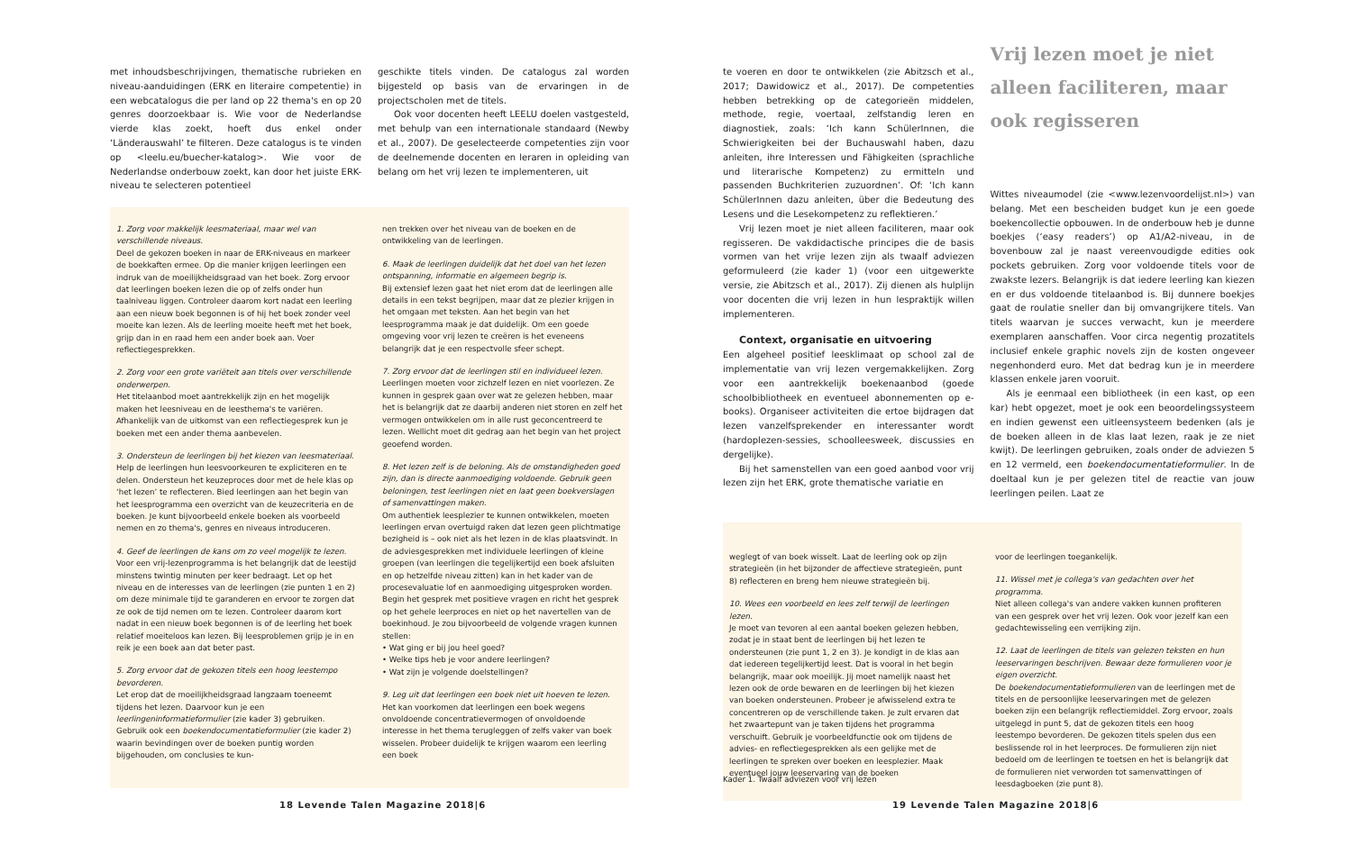met inhoudsbeschrijvingen, thematische rubrieken en niveau-aanduidingen (ERK en literaire competentie) in een webcatalogus die per land op 22 thema's en op 20 genres doorzoekbaar is. Wie voor de Nederlandse vierde klas zoekt, hoeft dus enkel onder ‘Länderauswahl’ te filteren. Deze catalogus is te vinden op <leelu.eu/buecher-katalog>. Wie voor de Nederlandse onderbouw zoekt, kan door het juiste ERK-niveau te selecteren potentieel
geschikte titels vinden. De catalogus zal worden bijgesteld op basis van de ervaringen in de projectscholen met de titels.
Ook voor docenten heeft LEELU doelen vastgesteld, met behulp van een internationale standaard (Newby et al., 2007). De geselecteerde competenties zijn voor de deelnemende docenten en leraren in opleiding van belang om het vrij lezen te implementeren, uit
1. Zorg voor makkelijk leesmateriaal, maar wel van verschillende niveaus.
Deel de gekozen boeken in naar de ERK-niveaus en markeer de boekkaften ermee. Op die manier krijgen leerlingen een indruk van de moeilijkheidsgraad van het boek. Zorg ervoor dat leerlingen boeken lezen die op of zelfs onder hun taalniveau liggen. Controleer daarom kort nadat een leerling aan een nieuw boek begonnen is of hij het boek zonder veel moeite kan lezen. Als de leerling moeite heeft met het boek, grijp dan in en raad hem een ander boek aan. Voer reflectiegesprekken.
2. Zorg voor een grote variëteit aan titels over verschillende onderwerpen.
Het titelaanbod moet aantrekkelijk zijn en het mogelijk maken het leesniveau en de leesthema's te variëren. Afhankelijk van de uitkomst van een reflectiegesprek kun je boeken met een ander thema aanbevelen.
3. Ondersteun de leerlingen bij het kiezen van leesmateriaal.
Help de leerlingen hun leesvoorkeuren te expliciteren en te delen. Ondersteun het keuzeproces door met de hele klas op ‘het lezen’ te reflecteren. Bied leerlingen aan het begin van het leesprogramma een overzicht van de keuzecriteria en de boeken. Je kunt bijvoorbeeld enkele boeken als voorbeeld nemen en zo thema's, genres en niveaus introduceren.
4. Geef de leerlingen de kans om zo veel mogelijk te lezen.
Voor een vrij-lezenprogramma is het belangrijk dat de leestijd minstens twintig minuten per keer bedraagt. Let op het niveau en de interesses van de leerlingen (zie punten 1 en 2) om deze minimale tijd te garanderen en ervoor te zorgen dat ze ook de tijd nemen om te lezen. Controleer daarom kort nadat in een nieuw boek begonnen is of de leerling het boek relatief moeiteloos kan lezen. Bij leesproblemen grijp je in en reik je een boek aan dat beter past.
5. Zorg ervoor dat de gekozen titels een hoog leestempo bevorderen.
Let erop dat de moeilijkheidsgraad langzaam toeneemt tijdens het lezen. Daarvoor kun je een leerlingeninformatieformulier (zie kader 3) gebruiken. Gebruik ook een boekendocumentatieformulier (zie kader 2) waarin bevindingen over de boeken puntig worden bijgehouden, om conclusies te kun-
nen trekken over het niveau van de boeken en de ontwikkeling van de leerlingen.
6. Maak de leerlingen duidelijk dat het doel van het lezen ontspanning, informatie en algemeen begrip is.
Bij extensief lezen gaat het niet erom dat de leerlingen alle details in een tekst begrijpen, maar dat ze plezier krijgen in het omgaan met teksten. Aan het begin van het leesprogramma maak je dat duidelijk. Om een goede omgeving voor vrij lezen te creëren is het eveneens belangrijk dat je een respectvolle sfeer schept.
7. Zorg ervoor dat de leerlingen stil en individueel lezen.
Leerlingen moeten voor zichzelf lezen en niet voorlezen. Ze kunnen in gesprek gaan over wat ze gelezen hebben, maar het is belangrijk dat ze daarbij anderen niet storen en zelf het vermogen ontwikkelen om in alle rust geconcentreerd te lezen. Wellicht moet dit gedrag aan het begin van het project geoefend worden.
8. Het lezen zelf is de beloning. Als de omstandigheden goed zijn, dan is directe aanmoediging voldoende. Gebruik geen beloningen, test leerlingen niet en laat geen boekverslagen of samenvattingen maken.
Om authentiek leesplezier te kunnen ontwikkelen, moeten leerlingen ervan overtuigd raken dat lezen geen plichtmatige bezigheid is – ook niet als het lezen in de klas plaatsvindt. In de adviesgesprekken met individuele leerlingen of kleine groepen (van leerlingen die tegelijkertijd een boek afsluiten en op hetzelfde niveau zitten) kan in het kader van de procesevaluatie lof en aanmoediging uitgesproken worden. Begin het gesprek met positieve vragen en richt het gesprek op het gehele leerproces en niet op het navertellen van de boekinhoud. Je zou bijvoorbeeld de volgende vragen kunnen stellen:
• Wat ging er bij jou heel goed?
• Welke tips heb je voor andere leerlingen?
• Wat zijn je volgende doelstellingen?
9. Leg uit dat leerlingen een boek niet uit hoeven te lezen.
Het kan voorkomen dat leerlingen een boek wegens onvoldoende concentratievermogen of onvoldoende interesse in het thema terugleggen of zelfs vaker van boek wisselen. Probeer duidelijk te krijgen waarom een leerling een boek
18 Levende Talen Magazine 2018|6
te voeren en door te ontwikkelen (zie Abitzsch et al., 2017; Dawidowicz et al., 2017). De competenties hebben betrekking op de categorieën middelen, methode, regie, voertaal, zelfstandig leren en diagnostiek, zoals: ‘Ich kann SchülerInnen, die Schwierigkeiten bei der Buchauswahl haben, dazu anleiten, ihre Interessen und Fähigkeiten (sprachliche und literarische Kompetenz) zu ermitteln und passenden Buchkriterien zuzuordnen’. Of: ‘Ich kann SchülerInnen dazu anleiten, über die Bedeutung des Lesens und die Lesekompetenz zu reflektieren.’
Vrij lezen moet je niet alleen faciliteren, maar ook regisseren. De vakdidactische principes die de basis vormen van het vrije lezen zijn als twaalf adviezen geformuleerd (zie kader 1) (voor een uitgewerkte versie, zie Abitzsch et al., 2017). Zij dienen als hulplijn voor docenten die vrij lezen in hun lespraktijk willen implementeren.
Context, organisatie en uitvoering
Een algeheel positief leesklimaat op school zal de implementatie van vrij lezen vergemakkelijken. Zorg voor een aantrekkelijk boekenaanbod (goede schoolbibliotheek en eventueel abonnementen op e-books). Organiseer activiteiten die ertoe bijdragen dat lezen vanzelfsprekender en interessanter wordt (hardoplezen-sessies, schoolleesweek, discussies en dergelijke).
Bij het samenstellen van een goed aanbod voor vrij lezen zijn het ERK, grote thematische variatie en
Vrij lezen moet je niet alleen faciliteren, maar ook regisseren
Wittes niveaumodel (zie <www.lezenvoordelijst.nl>) van belang. Met een bescheiden budget kun je een goede boekencollectie opbouwen. In de onderbouw heb je dunne boekjes (‘easy readers’) op A1/A2-niveau, in de bovenbouw zal je naast vereenvoudigde edities ook pockets gebruiken. Zorg voor voldoende titels voor de zwakste lezers. Belangrijk is dat iedere leerling kan kiezen en er dus voldoende titelaanbod is. Bij dunnere boekjes gaat de roulatie sneller dan bij omvangrijkere titels. Van titels waarvan je succes verwacht, kun je meerdere exemplaren aanschaffen. Voor circa negentig prozatitels inclusief enkele graphic novels zijn de kosten ongeveer negenhonderd euro. Met dat bedrag kun je in meerdere klassen enkele jaren vooruit.
Als je eenmaal een bibliotheek (in een kast, op een kar) hebt opgezet, moet je ook een beoordelingssysteem en indien gewenst een uitleensysteem bedenken (als je de boeken alleen in de klas laat lezen, raak je ze niet kwijt). De leerlingen gebruiken, zoals onder de adviezen 5 en 12 vermeld, een boekendocumentatieformulier. In de doeltaal kun je per gelezen titel de reactie van jouw leerlingen peilen. Laat ze
weglegt of van boek wisselt. Laat de leerling ook op zijn strategieën (in het bijzonder de affectieve strategieën, punt 8) reflecteren en breng hem nieuwe strategieën bij.
10. Wees een voorbeeld en lees zelf terwijl de leerlingen lezen.
Je moet van tevoren al een aantal boeken gelezen hebben, zodat je in staat bent de leerlingen bij het lezen te ondersteunen (zie punt 1, 2 en 3). Je kondigt in de klas aan dat iedereen tegelijkertijd leest. Dat is vooral in het begin belangrijk, maar ook moeilijk. Jij moet namelijk naast het lezen ook de orde bewaren en de leerlingen bij het kiezen van boeken ondersteunen. Probeer je afwisselend extra te concentreren op de verschillende taken. Je zult ervaren dat het zwaartepunt van je taken tijdens het programma verschuift. Gebruik je voorbeeldfunctie ook om tijdens de advies- en reflectiegesprekken als een gelijke met de leerlingen te spreken over boeken en leesplezier. Maak eventueel jouw leeservaring van de boeken
voor de leerlingen toegankelijk.
11. Wissel met je collega's van gedachten over het programma.
Niet alleen collega's van andere vakken kunnen profiteren van een gesprek over het vrij lezen. Ook voor jezelf kan een gedachtewisseling een verrijking zijn.
12. Laat de leerlingen de titels van gelezen teksten en hun leeservaringen beschrijven. Bewaar deze formulieren voor je eigen overzicht.
De boekendocumentatieformulieren van de leerlingen met de titels en de persoonlijke leeservaringen met de gelezen boeken zijn een belangrijk reflectiemiddel. Zorg ervoor, zoals uitgelegd in punt 5, dat de gekozen titels een hoog leestempo bevorderen. De gekozen titels spelen dus een beslissende rol in het leerproces. De formulieren zijn niet bedoeld om de leerlingen te toetsen en het is belangrijk dat de formulieren niet verworden tot samenvattingen of leesdagboeken (zie punt 8).
Kader 1. Twaalf adviezen voor vrij lezen
19 Levende Talen Magazine 2018|6